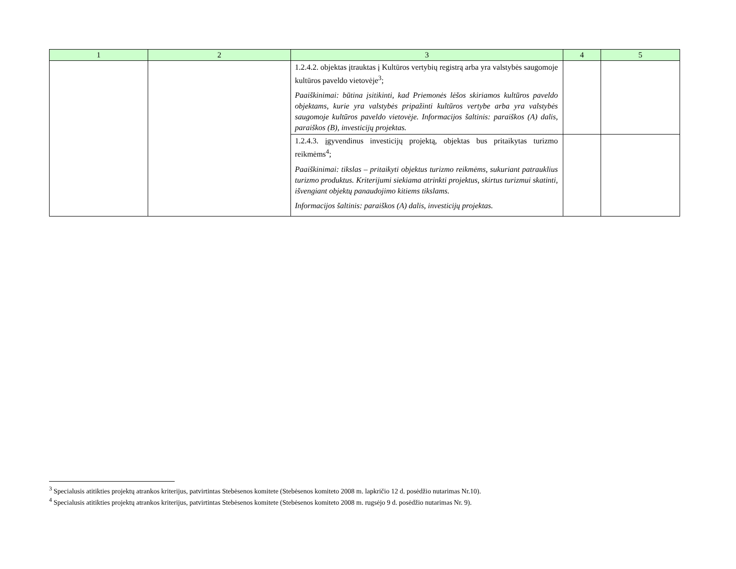| 1 | 2 | 3 | 4 | 5 |
| --- | --- | --- | --- | --- |
| | | 1.2.4.2. objektas įtrauktas į Kultūros vertybių registrą arba yra valstybės saugomoje kultūros paveldo vietovėje<sup>3</sup>; Paaiškinimai: būtina įsitikinti, kad Priemonės lėšos skiriamos kultūros paveldo objektams, kurie yra valstybės pripažinti kultūros vertybe arba yra valstybės saugomoje kultūros paveldo vietovėje. Informacijos šaltinis: paraiškos (A) dalis, paraiškos (B), investicijų projektas. | | |
| | | 1.2.4.3. įgyvendinus investicijų projektą, objektas bus pritaikytas turizmo reikmėms<sup>4</sup>; Paaiškinimai: tikslas – pritaikyti objektus turizmo reikmėms, sukuriant patrauklius turizmo produktus. Kriterijumi siekiama atrinkti projektus, skirtus turizmui skatinti, išvengiant objektų panaudojimo kitiems tikslams. Informacijos šaltinis: paraiškos (A) dalis, investicijų projektas. | | |
<sup>3</sup> Specialusis atitikties projektų atrankos kriterijus, patvirtintas Stebėsenos komitete (Stebėsenos komiteto 2008 m. lapkričio 12 d. posėdžio nutarimas Nr.10).
<sup>4</sup> Specialusis atitikties projektų atrankos kriterijus, patvirtintas Stebėsenos komitete (Stebėsenos komiteto 2008 m. rugsėjo 9 d. posėdžio nutarimas Nr. 9).